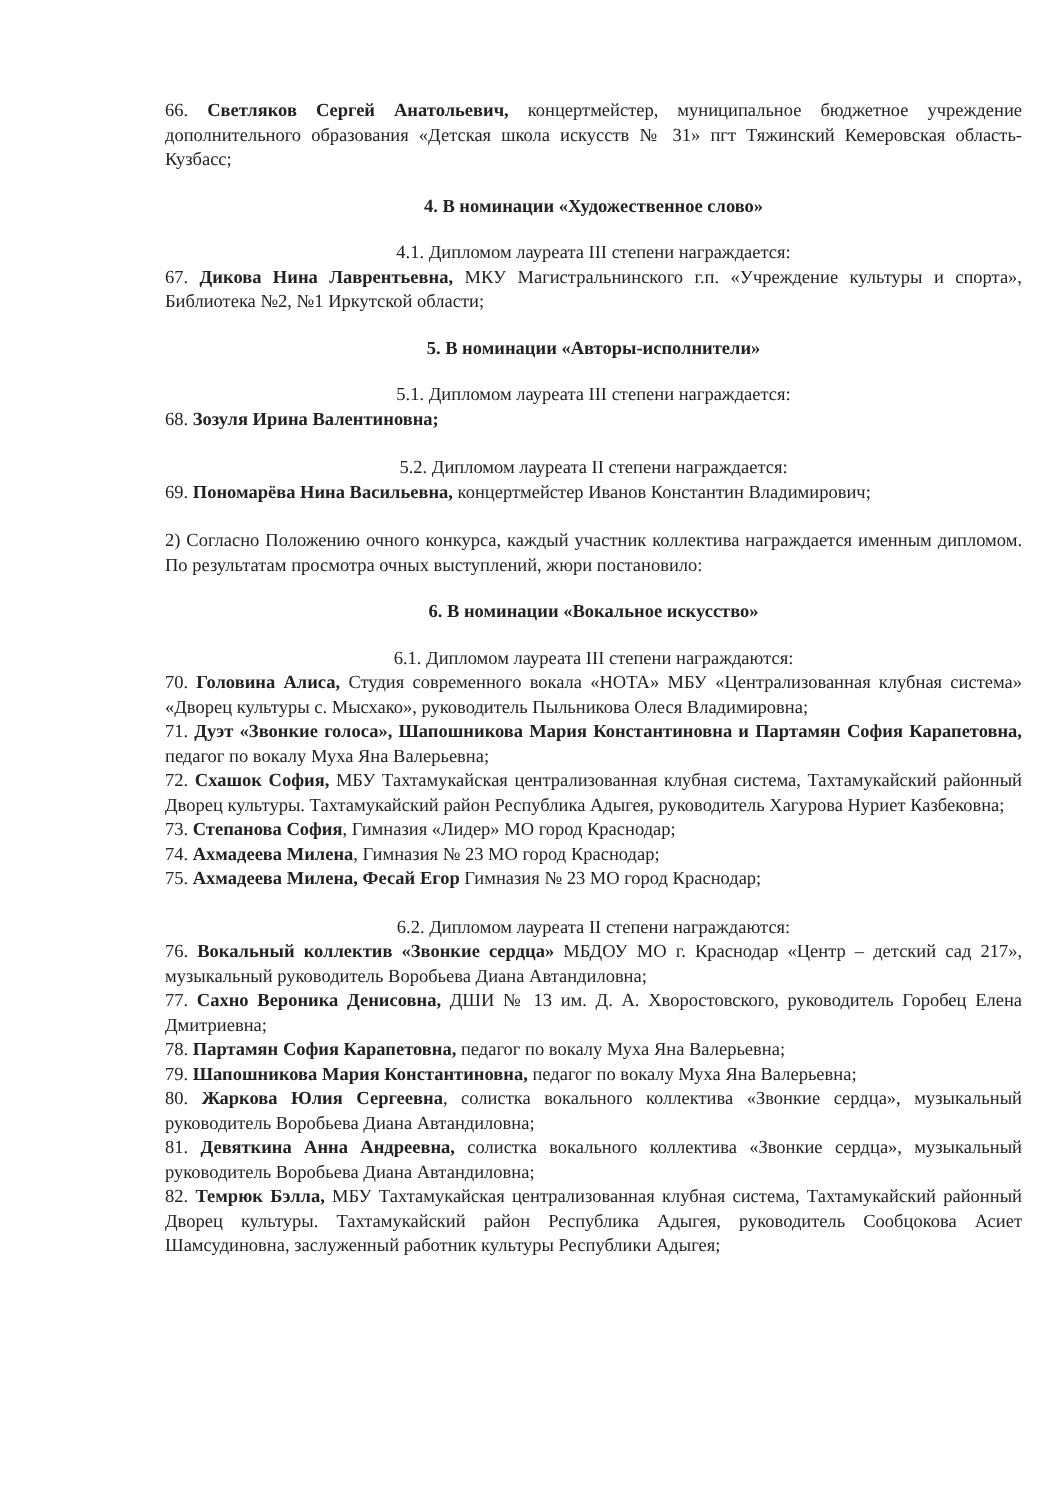66. Светляков Сергей Анатольевич, концертмейстер, муниципальное бюджетное учреждение дополнительного образования «Детская школа искусств № 31» пгт Тяжинский Кемеровская область-Кузбасс;
4. В номинации «Художественное слово»
4.1. Дипломом лауреата III степени награждается:
67. Дикова Нина Лаврентьевна, МКУ Магистральнинского г.п. «Учреждение культуры и спорта», Библиотека №2, №1 Иркутской области;
5. В номинации «Авторы-исполнители»
5.1. Дипломом лауреата III степени награждается:
68. Зозуля Ирина Валентиновна;
5.2. Дипломом лауреата II степени награждается:
69. Пономарёва Нина Васильевна, концертмейстер Иванов Константин Владимирович;
2) Согласно Положению очного конкурса, каждый участник коллектива награждается именным дипломом. По результатам просмотра очных выступлений, жюри постановило:
6. В номинации «Вокальное искусство»
6.1. Дипломом лауреата III степени награждаются:
70. Головина Алиса, Студия современного вокала «НОТА» МБУ «Централизованная клубная система» «Дворец культуры с. Мысхако», руководитель Пыльникова Олеся Владимировна;
71. Дуэт «Звонкие голоса», Шапошникова Мария Константиновна и Партамян София Карапетовна, педагог по вокалу Муха Яна Валерьевна;
72. Схашок София, МБУ Тахтамукайская централизованная клубная система, Тахтамукайский районный Дворец культуры. Тахтамукайский район Республика Адыгея, руководитель Хагурова Нуриет Казбековна;
73. Степанова София, Гимназия «Лидер» МО город Краснодар;
74. Ахмадеева Милена, Гимназия № 23 МО город Краснодар;
75. Ахмадеева Милена, Фесай Егор Гимназия № 23 МО город Краснодар;
6.2. Дипломом лауреата II степени награждаются:
76. Вокальный коллектив «Звонкие сердца» МБДОУ МО г. Краснодар «Центр – детский сад 217», музыкальный руководитель Воробьева Диана Автандиловна;
77. Сахно Вероника Денисовна, ДШИ № 13 им. Д. А. Хворостовского, руководитель Горобец Елена Дмитриевна;
78. Партамян София Карапетовна, педагог по вокалу Муха Яна Валерьевна;
79. Шапошникова Мария Константиновна, педагог по вокалу Муха Яна Валерьевна;
80. Жаркова Юлия Сергеевна, солистка вокального коллектива «Звонкие сердца», музыкальный руководитель Воробьева Диана Автандиловна;
81. Девяткина Анна Андреевна, солистка вокального коллектива «Звонкие сердца», музыкальный руководитель Воробьева Диана Автандиловна;
82. Темрюк Бэлла, МБУ Тахтамукайская централизованная клубная система, Тахтамукайский районный Дворец культуры. Тахтамукайский район Республика Адыгея, руководитель Сообцокова Асиет Шамсудиновна, заслуженный работник культуры Республики Адыгея;